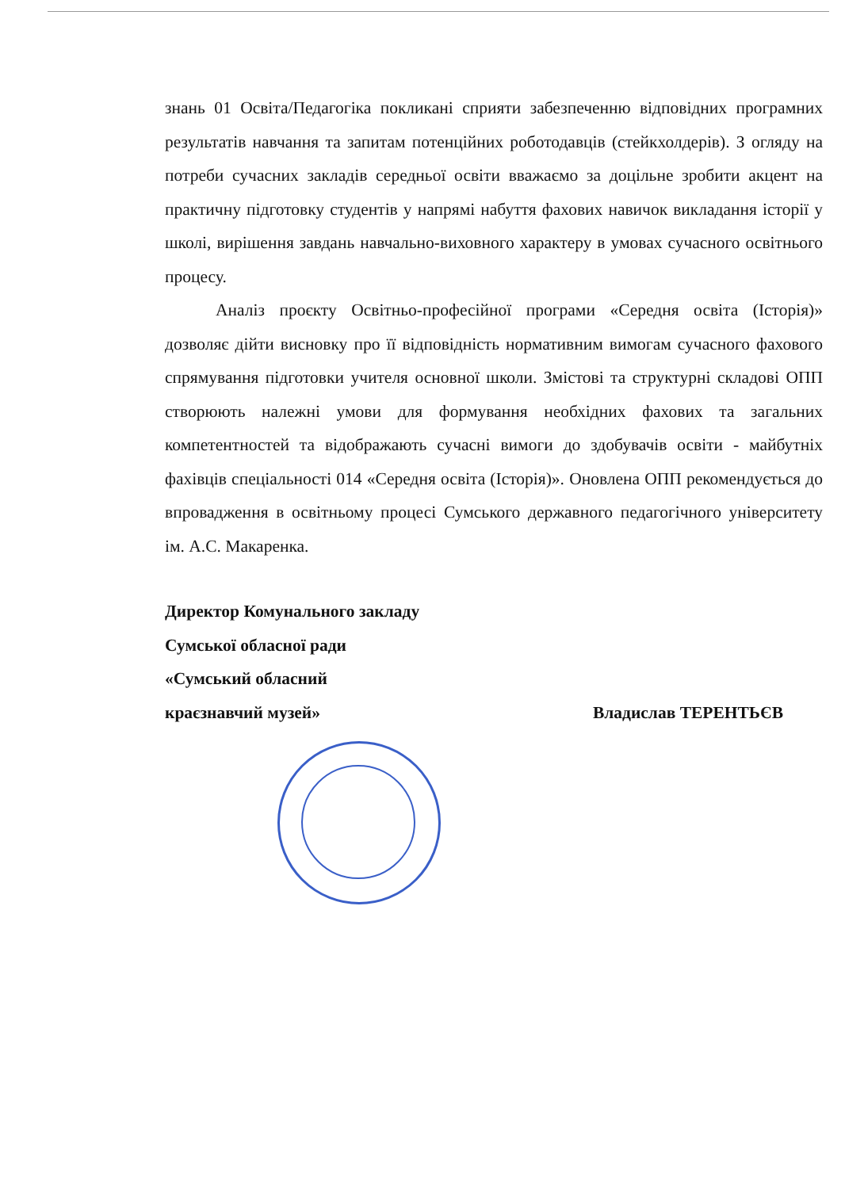знань 01 Освіта/Педагогіка покликані сприяти забезпеченню відповідних програмних результатів навчання та запитам потенційних роботодавців (стейкхолдерів). З огляду на потреби сучасних закладів середньої освіти вважаємо за доцільне зробити акцент на практичну підготовку студентів у напрямі набуття фахових навичок викладання історії у школі, вирішення завдань навчально-виховного характеру в умовах сучасного освітнього процесу.
Аналіз проєкту Освітньо-професійної програми «Середня освіта (Історія)» дозволяє дійти висновку про її відповідність нормативним вимогам сучасного фахового спрямування підготовки учителя основної школи. Змістові та структурні складові ОПП створюють належні умови для формування необхідних фахових та загальних компетентностей та відображають сучасні вимоги до здобувачів освіти - майбутніх фахівців спеціальності 014 «Середня освіта (Історія)». Оновлена ОПП рекомендується до впровадження в освітньому процесі Сумського державного педагогічного університету ім. А.С. Макаренка.
Директор Комунального закладу
Сумської обласної ради
«Сумський обласний
краєзнавчий музей» Владислав ТЕРЕНТЬЄВ